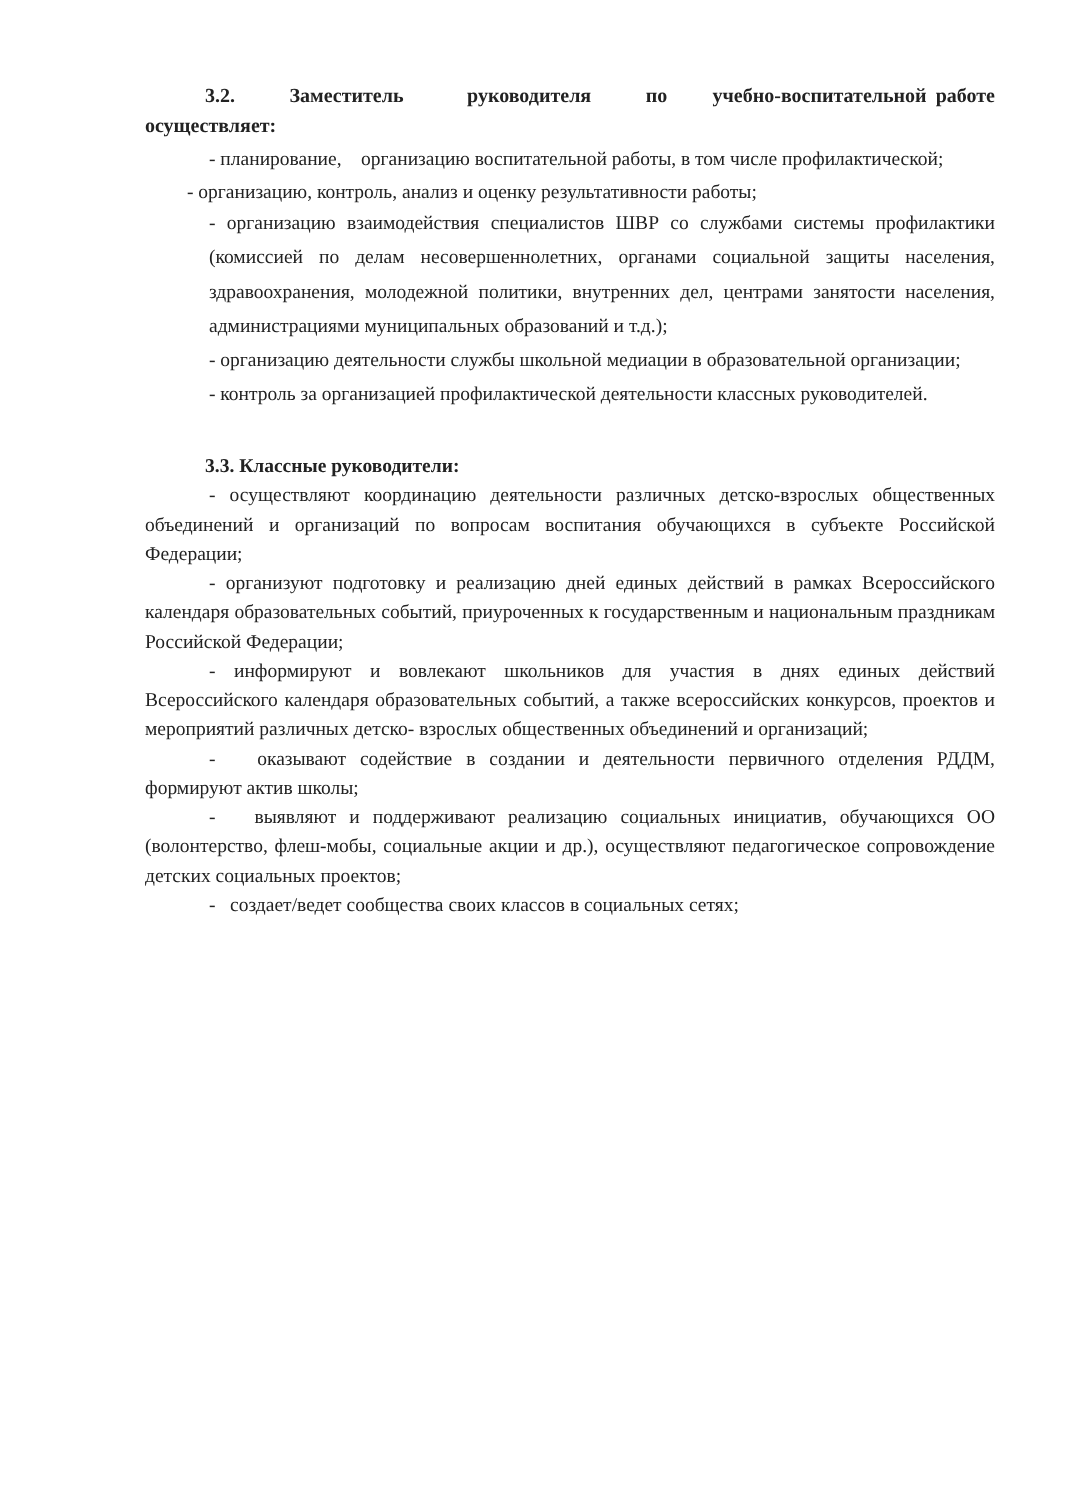3.2. Заместитель руководителя по учебно-воспитательной работе осуществляет:
- планирование, организацию воспитательной работы, в том числе профилактической;
- организацию, контроль, анализ и оценку результативности работы;
- организацию взаимодействия специалистов ШВР со службами системы профилактики (комиссией по делам несовершеннолетних, органами социальной защиты населения, здравоохранения, молодежной политики, внутренних дел, центрами занятости населения, администрациями муниципальных образований и т.д.);
- организацию деятельности службы школьной медиации в образовательной организации;
- контроль за организацией профилактической деятельности классных руководителей.
3.3. Классные руководители:
- осуществляют координацию деятельности различных детско-взрослых общественных объединений и организаций по вопросам воспитания обучающихся в субъекте Российской Федерации;
- организуют подготовку и реализацию дней единых действий в рамках Всероссийского календаря образовательных событий, приуроченных к государственным и национальным праздникам Российской Федерации;
- информируют и вовлекают школьников для участия в днях единых действий Всероссийского календаря образовательных событий, а также всероссийских конкурсов, проектов и мероприятий различных детско- взрослых общественных объединений и организаций;
- оказывают содействие в создании и деятельности первичного отделения РДДМ, формируют актив школы;
- выявляют и поддерживают реализацию социальных инициатив, обучающихся ОО (волонтерство, флеш-мобы, социальные акции и др.), осуществляют педагогическое сопровождение детских социальных проектов;
- создает/ведет сообщества своих классов в социальных сетях;